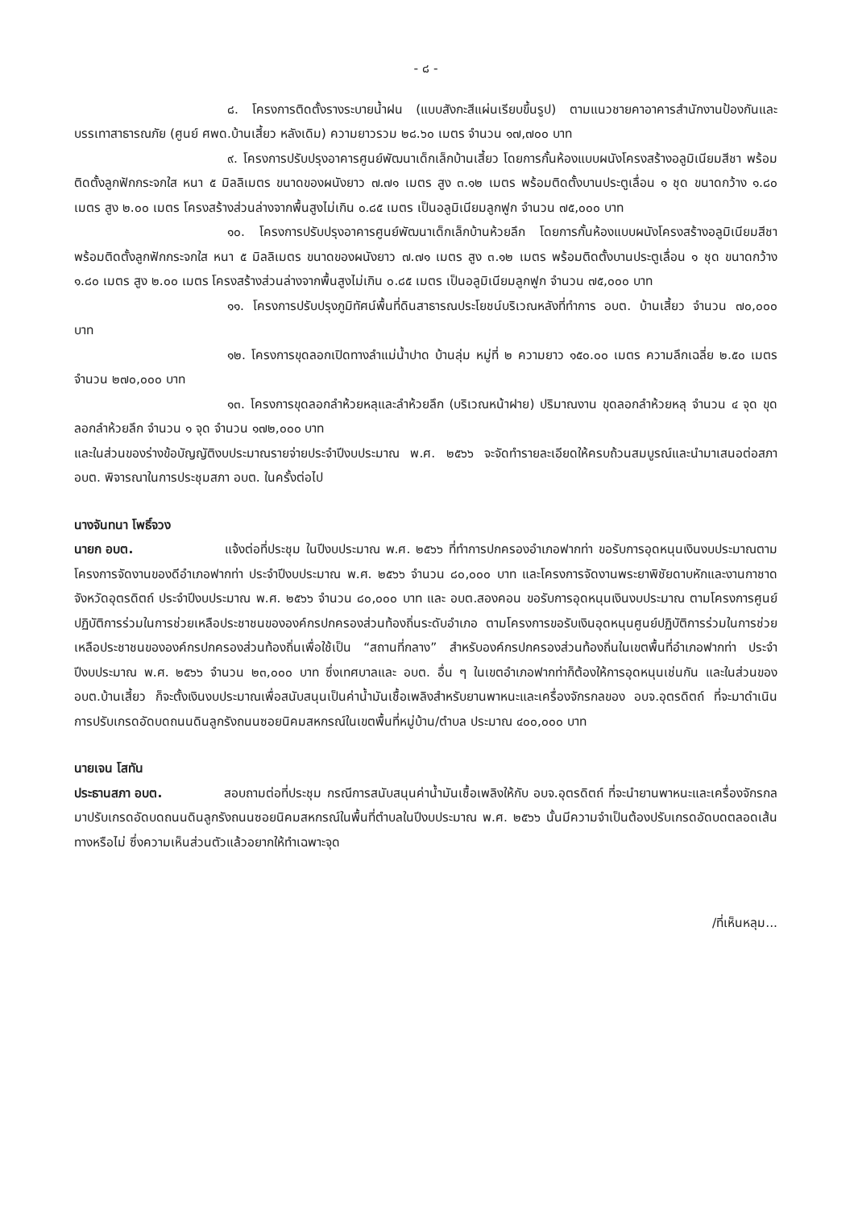- ๘ -
๘. โครงการติดตั้งรางระบายน้ำฝน (แบบสังกะสีแผ่นเรียบขึ้นรูป) ตามแนวชายคาอาคารสำนักงานป้องกันและบรรเทาสาธารณภัย (ศูนย์ ศพด.บ้านเสี้ยว หลังเดิม) ความยาวรวม ๒๘.๖๐ เมตร จำนวน ๑๗,๗๐๐ บาท
๙. โครงการปรับปรุงอาคารศูนย์พัฒนาเด็กเล็กบ้านเสี้ยว โดยการกั้นห้องแบบผนังโครงสร้างอลูมิเนียมสีชา พร้อมติดตั้งลูกฟักกระจกใส หนา ๕ มิลลิเมตร ขนาดของผนังยาว ๗.๗๑ เมตร สูง ๓.๑๒ เมตร พร้อมติดตั้งบานประตูเลื่อน ๑ ชุด ขนาดกว้าง ๑.๘๐ เมตร สูง ๒.๐๐ เมตร โครงสร้างส่วนล่างจากพื้นสูงไม่เกิน ๐.๘๕ เมตร เป็นอลูมิเนียมลูกฟูก จำนวน ๗๕,๐๐๐ บาท
๑๐. โครงการปรับปรุงอาคารศูนย์พัฒนาเด็กเล็กบ้านห้วยลึก โดยการกั้นห้องแบบผนังโครงสร้างอลูมิเนียมสีชา พร้อมติดตั้งลูกฟักกระจกใส หนา ๕ มิลลิเมตร ขนาดของผนังยาว ๗.๗๑ เมตร สูง ๓.๑๒ เมตร พร้อมติดตั้งบานประตูเลื่อน ๑ ชุด ขนาดกว้าง ๑.๘๐ เมตร สูง ๒.๐๐ เมตร โครงสร้างส่วนล่างจากพื้นสูงไม่เกิน ๐.๘๕ เมตร เป็นอลูมิเนียมลูกฟูก จำนวน ๗๕,๐๐๐ บาท
๑๑. โครงการปรับปรุงภูมิทัศน์พื้นที่ดินสาธารณประโยชน์บริเวณหลังที่ทำการ อบต. บ้านเสี้ยว จำนวน ๗๐,๐๐๐ บาท
๑๒. โครงการขุดลอกเปิดทางลำแม่น้ำปาด บ้านลุ่ม หมู่ที่ ๒ ความยาว ๑๕๐.๐๐ เมตร ความลึกเฉลี่ย ๒.๕๐ เมตร จำนวน ๒๗๐,๐๐๐ บาท
๑๓. โครงการขุดลอกลำห้วยหลุและลำห้วยลึก (บริเวณหน้าฝาย) ปริมาณงาน ขุดลอกลำห้วยหลุ จำนวน ๔ จุด ขุดลอกลำห้วยลึก จำนวน ๑ จุด จำนวน ๑๗๒,๐๐๐ บาท
และในส่วนของร่างข้อบัญญัติงบประมาณรายจ่ายประจำปีงบประมาณ พ.ศ. ๒๕๖๖ จะจัดทำรายละเอียดให้ครบถ้วนสมบูรณ์และนำมาเสนอต่อสภา อบต. พิจารณาในการประชุมสภา อบต. ในครั้งต่อไป
นางจันทนา โพธิ์จวง
นายก อบต. แจ้งต่อที่ประชุม ในปีงบประมาณ พ.ศ. ๒๕๖๖ ที่ทำการปกครองอำเภอฟากท่า ขอรับการอุดหนุนเงินงบประมาณตามโครงการจัดงานของดีอำเภอฟากท่า ประจำปีงบประมาณ พ.ศ. ๒๕๖๖ จำนวน ๘๐,๐๐๐ บาท และโครงการจัดงานพระยาพิชัยดาบหักและงานกาชาดจังหวัดอุตรดิตถ์ ประจำปีงบประมาณ พ.ศ. ๒๕๖๖ จำนวน ๘๐,๐๐๐ บาท และ อบต.สองคอน ขอรับการอุดหนุนเงินงบประมาณ ตามโครงการศูนย์ปฏิบัติการร่วมในการช่วยเหลือประชาชนขององค์กรปกครองส่วนท้องถิ่นระดับอำเภอ ตามโครงการขอรับเงินอุดหนุนศูนย์ปฏิบัติการร่วมในการช่วยเหลือประชาชนขององค์กรปกครองส่วนท้องถิ่นเพื่อใช้เป็น “สถานที่กลาง” สำหรับองค์กรปกครองส่วนท้องถิ่นในเขตพื้นที่อำเภอฟากท่า ประจำปีงบประมาณ พ.ศ. ๒๕๖๖ จำนวน ๒๓,๐๐๐ บาท ซึ่งเทศบาลและ อบต. อื่น ๆ ในเขตอำเภอฟากท่าก็ต้องให้การอุดหนุนเช่นกัน และในส่วนของ อบต.บ้านเสี้ยว ก็จะตั้งเงินงบประมาณเพื่อสนับสนุนเป็นค่าน้ำมันเชื้อเพลิงสำหรับยานพาหนะและเครื่องจักรกลของ อบจ.อุตรดิตถ์ ที่จะมาดำเนินการปรับเกรดอัดบดถนนดินลูกรังถนนซอยนิคมสหกรณ์ในเขตพื้นที่หมู่บ้าน/ตำบล ประมาณ ๔๐๐,๐๐๐ บาท
นายเจน โสทัน
ประธานสภา อบต. สอบถามต่อที่ประชุม กรณีการสนับสนุนค่าน้ำมันเชื้อเพลิงให้กับ อบจ.อุตรดิตถ์ ที่จะนำยานพาหนะและเครื่องจักรกลมาปรับเกรดอัดบดถนนดินลูกรังถนนซอยนิคมสหกรณ์ในพื้นที่ตำบลในปีงบประมาณ พ.ศ. ๒๕๖๖ นั้นมีความจำเป็นต้องปรับเกรดอัดบดตลอดเส้นทางหรือไม่ ซึ่งความเห็นส่วนตัวแล้วอยากให้ทำเฉพาะจุด
/ที่เห็นหลุม...